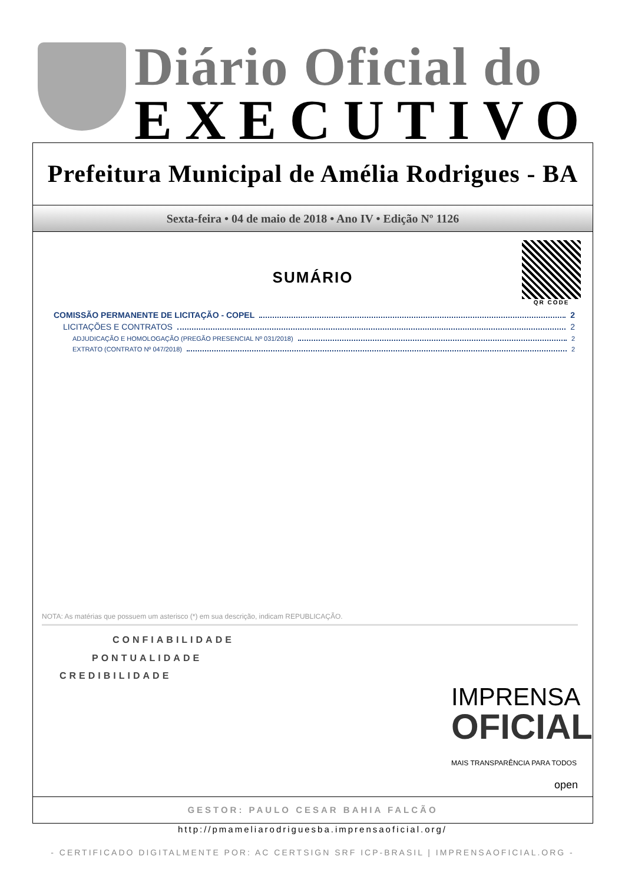Diário Oficial do
EXECUTIVO
Prefeitura Municipal de Amélia Rodrigues - BA
Sexta-feira • 04 de maio de 2018 • Ano IV • Edição Nº 1126
QR CODE
SUMÁRIO
COMISSÃO PERMANENTE DE LICITAÇÃO - COPEL 2
LICITAÇÕES E CONTRATOS 2
ADJUDICAÇÃO E HOMOLOGAÇÃO (PREGÃO PRESENCIAL Nº 031/2018) 2
EXTRATO (CONTRATO Nº 047/2018) 2
NOTA: As matérias que possuem um asterisco (*) em sua descrição, indicam REPUBLICAÇÃO.
CONFIABILIDADE
PONTUALIDADE
CREDIBILIDADE
IMPRENSA
OFICIAL
MAIS TRANSPARÊNCIA PARA TODOS
open
GESTOR: PAULO CESAR BAHIA FALCÃO
http://pmameliarodriguesba.imprensaoficial.org/
- CERTIFICADO DIGITALMENTE POR: AC CERTSIGN SRF ICP-BRASIL | IMPRENSAOFICIAL.ORG -